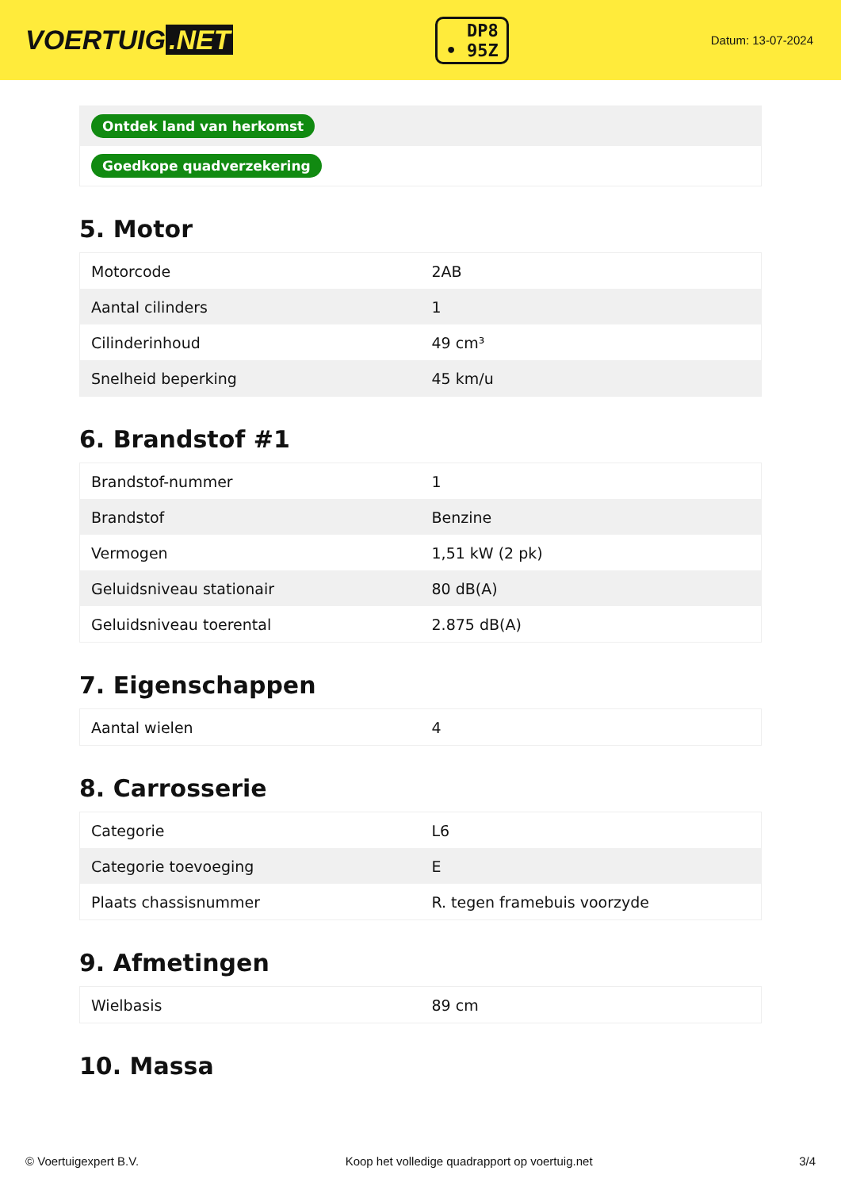VOERTUIG.NET
DP8
• 95Z
Datum: 13-07-2024
| Ontdek land van herkomst |
| Goedkope quadverzekering |
5. Motor
| Motorcode | 2AB |
| Aantal cilinders | 1 |
| Cilinderinhoud | 49 cm³ |
| Snelheid beperking | 45 km/u |
6. Brandstof #1
| Brandstof-nummer | 1 |
| Brandstof | Benzine |
| Vermogen | 1,51 kW (2 pk) |
| Geluidsniveau stationair | 80 dB(A) |
| Geluidsniveau toerental | 2.875 dB(A) |
7. Eigenschappen
| Aantal wielen | 4 |
8. Carrosserie
| Categorie | L6 |
| Categorie toevoeging | E |
| Plaats chassisnummer | R. tegen framebuis voorzyde |
9. Afmetingen
| Wielbasis | 89 cm |
10. Massa
© Voertuigexpert B.V. Koop het volledige quadrapport op voertuig.net 3/4